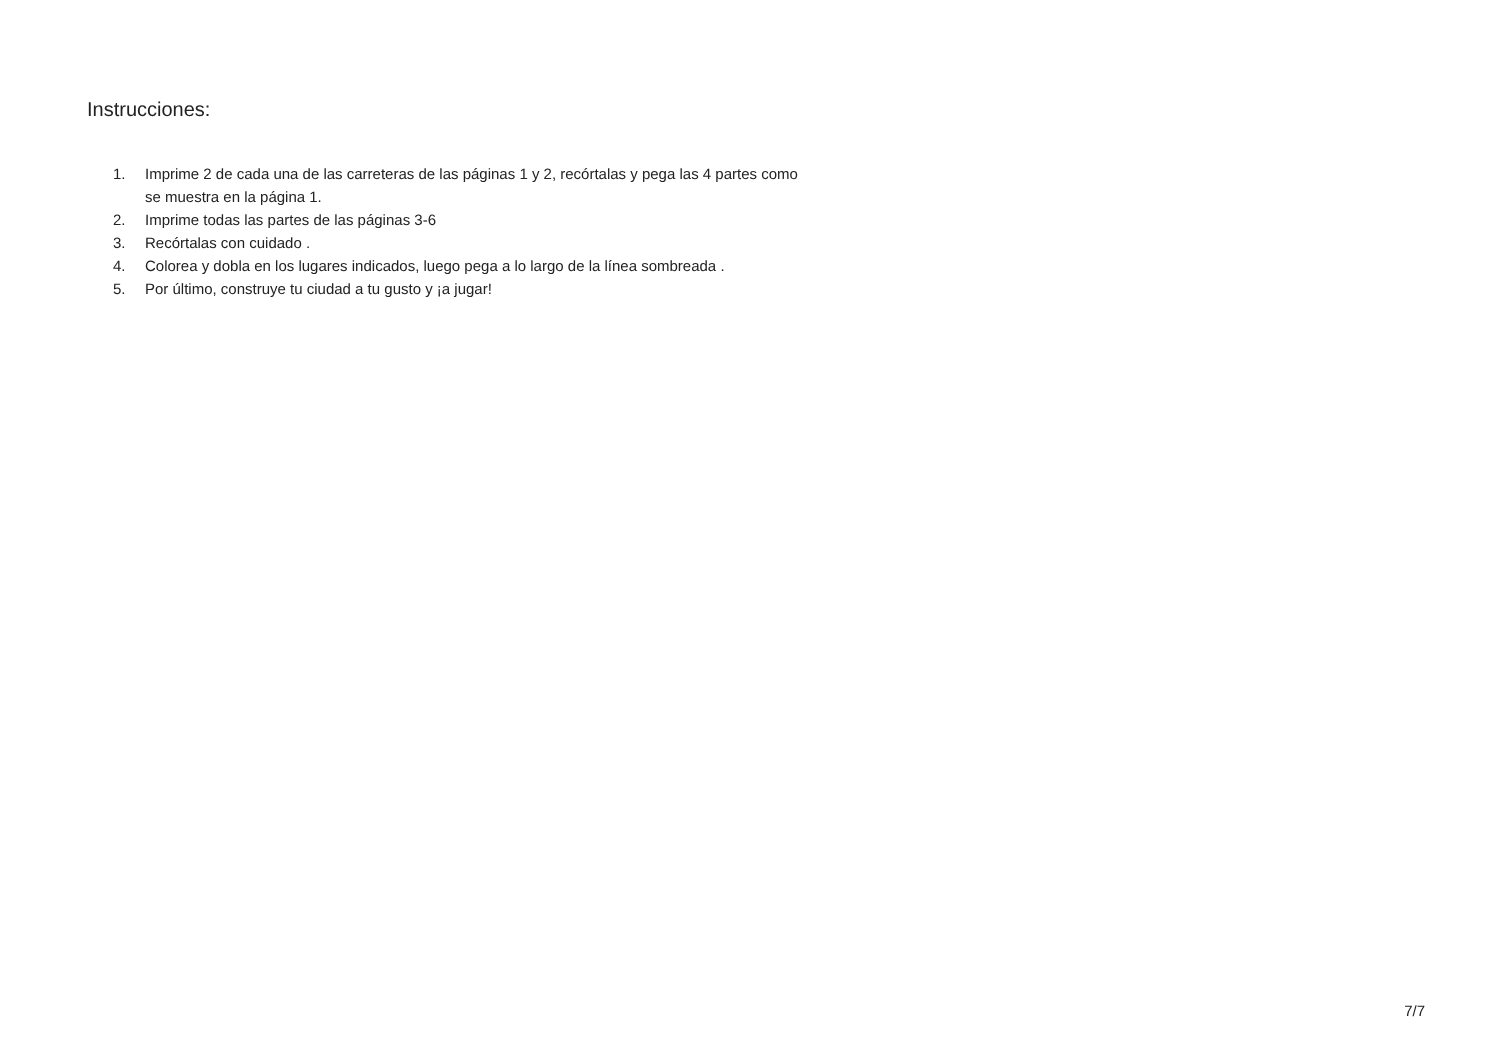Instrucciones:
1. Imprime 2 de cada una de las carreteras de las páginas 1 y 2, recórtalas y pega las 4 partes como se muestra en la página 1.
2. Imprime todas las partes de las páginas 3-6
3. Recórtalas con cuidado .
4. Colorea y dobla en los lugares indicados, luego pega a lo largo de la línea sombreada .
5. Por último, construye tu ciudad a tu gusto y ¡a jugar!
7/7